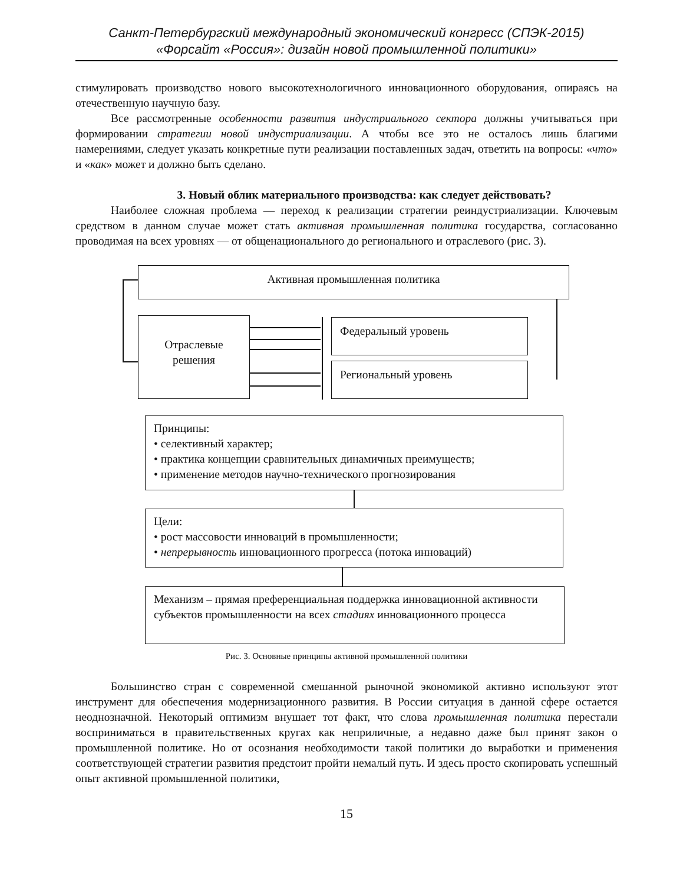Санкт-Петербургский международный экономический конгресс (СПЭК-2015)
«Форсайт «Россия»: дизайн новой промышленной политики»
стимулировать производство нового высокотехнологичного инновационного оборудования, опираясь на отечественную научную базу.
Все рассмотренные особенности развития индустриального сектора должны учитываться при формировании стратегии новой индустриализации. А чтобы все это не осталось лишь благими намерениями, следует указать конкретные пути реализации поставленных задач, ответить на вопросы: «что» и «как» может и должно быть сделано.
3. Новый облик материального производства: как следует действовать?
Наиболее сложная проблема — переход к реализации стратегии реиндустриализации. Ключевым средством в данном случае может стать активная промышленная политика государства, согласованно проводимая на всех уровнях — от общенационального до регионального и отраслевого (рис. 3).
Активная промышленная политика
Отраслевые
решения
Федеральный уровень
Региональный уровень
Принципы:
• селективный характер;
• практика концепции сравнительных динамичных преимуществ;
• применение методов научно-технического прогнозирования
Цели:
• рост массовости инноваций в промышленности;
• непрерывность инновационного прогресса (потока инноваций)
Механизм – прямая преференциальная поддержка инновационной активности субъектов промышленности на всех стадиях инновационного процесса
Рис. 3. Основные принципы активной промышленной политики
Большинство стран с современной смешанной рыночной экономикой активно используют этот инструмент для обеспечения модернизационного развития. В России ситуация в данной сфере остается неоднозначной. Некоторый оптимизм внушает тот факт, что слова промышленная политика перестали восприниматься в правительственных кругах как неприличные, а недавно даже был принят закон о промышленной политике. Но от осознания необходимости такой политики до выработки и применения соответствующей стратегии развития предстоит пройти немалый путь. И здесь просто скопировать успешный опыт активной промышленной политики,
15